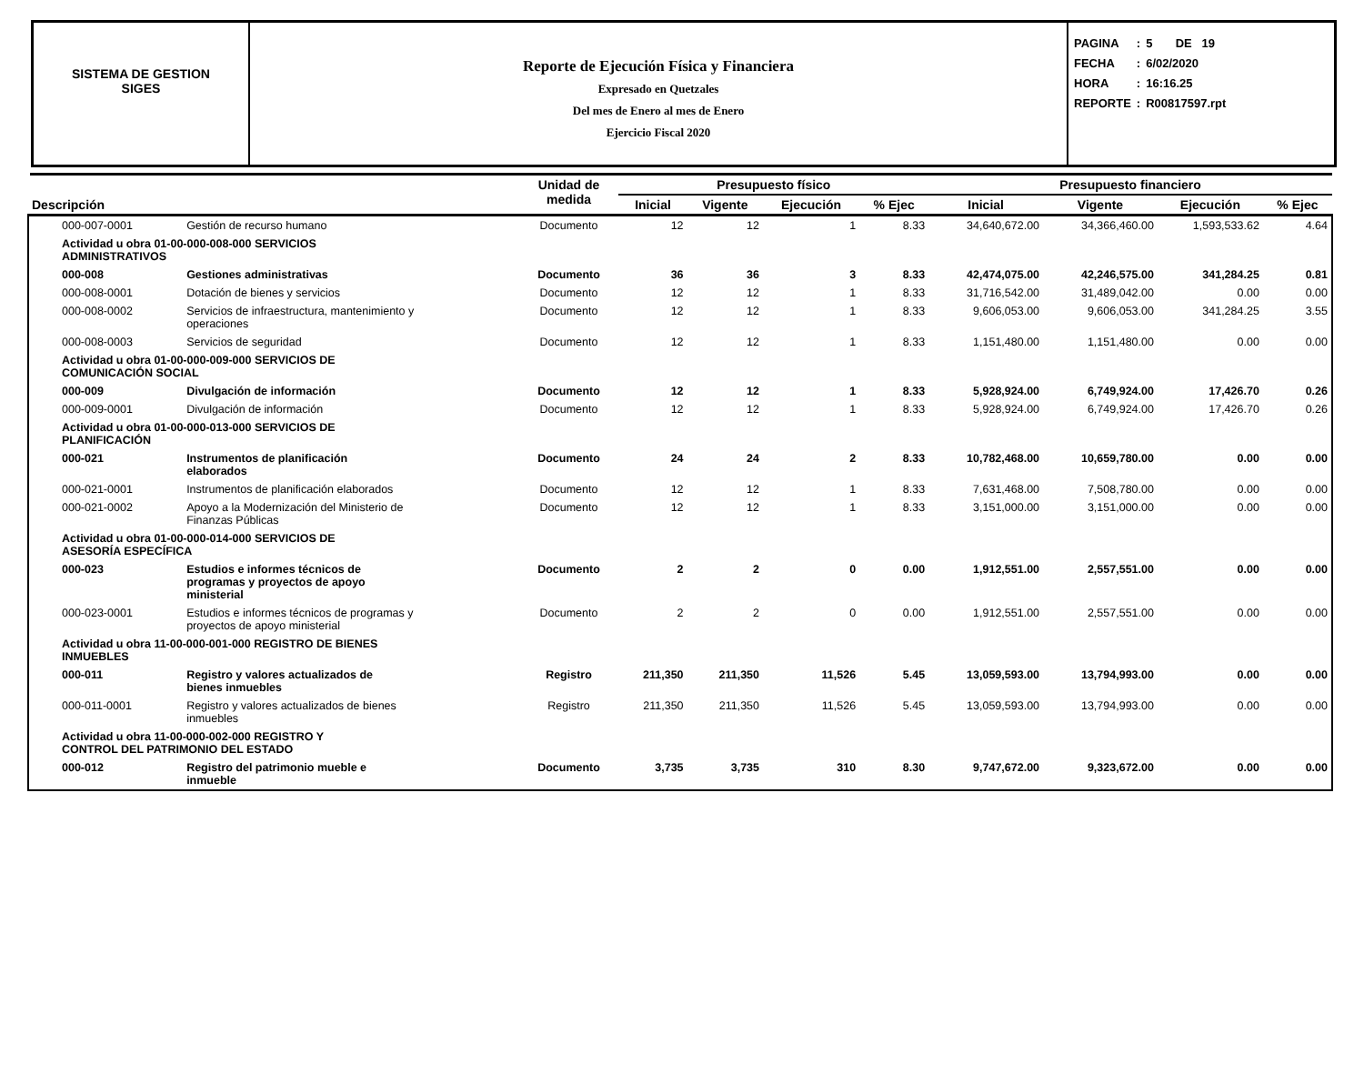SISTEMA DE GESTION
SIGES
Reporte de Ejecución Física y Financiera
Expresado en Quetzales
Del mes de Enero al mes de Enero
Ejercicio Fiscal 2020
| PAGINA | : | 5 DE 19 |
| FECHA | : | 6/02/2020 |
| HORA | : | 16:16.25 |
| REPORTE | : | R00817597.rpt |
| Descripción | | Unidad de medida | Presupuesto físico | | | | Presupuesto financiero | | | |
| --- | --- | --- | --- | --- | --- | --- | --- | --- | --- | --- |
| | | | Inicial | Vigente | Ejecución | % Ejec | Inicial | Vigente | Ejecución | % Ejec |
| 000-007-0001 | Gestión de recurso humano | Documento | 12 | 12 | 1 | 8.33 | 34,640,672.00 | 34,366,460.00 | 1,593,533.62 | 4.64 |
| Actividad u obra 01-00-000-008-000 SERVICIOS ADMINISTRATIVOS | | | | | | | | | | |
| 000-008 | Gestiones administrativas | Documento | 36 | 36 | 3 | 8.33 | 42,474,075.00 | 42,246,575.00 | 341,284.25 | 0.81 |
| 000-008-0001 | Dotación de bienes y servicios | Documento | 12 | 12 | 1 | 8.33 | 31,716,542.00 | 31,489,042.00 | 0.00 | 0.00 |
| 000-008-0002 | Servicios de infraestructura, mantenimiento y operaciones | Documento | 12 | 12 | 1 | 8.33 | 9,606,053.00 | 9,606,053.00 | 341,284.25 | 3.55 |
| 000-008-0003 | Servicios de seguridad | Documento | 12 | 12 | 1 | 8.33 | 1,151,480.00 | 1,151,480.00 | 0.00 | 0.00 |
| Actividad u obra 01-00-000-009-000 SERVICIOS DE COMUNICACIÓN SOCIAL | | | | | | | | | | |
| 000-009 | Divulgación de información | Documento | 12 | 12 | 1 | 8.33 | 5,928,924.00 | 6,749,924.00 | 17,426.70 | 0.26 |
| 000-009-0001 | Divulgación de información | Documento | 12 | 12 | 1 | 8.33 | 5,928,924.00 | 6,749,924.00 | 17,426.70 | 0.26 |
| Actividad u obra 01-00-000-013-000 SERVICIOS DE PLANIFICACIÓN | | | | | | | | | | |
| 000-021 | Instrumentos de planificación elaborados | Documento | 24 | 24 | 2 | 8.33 | 10,782,468.00 | 10,659,780.00 | 0.00 | 0.00 |
| 000-021-0001 | Instrumentos de planificación elaborados | Documento | 12 | 12 | 1 | 8.33 | 7,631,468.00 | 7,508,780.00 | 0.00 | 0.00 |
| 000-021-0002 | Apoyo a la Modernización del Ministerio de Finanzas Públicas | Documento | 12 | 12 | 1 | 8.33 | 3,151,000.00 | 3,151,000.00 | 0.00 | 0.00 |
| Actividad u obra 01-00-000-014-000 SERVICIOS DE ASESORÍA ESPECÍFICA | | | | | | | | | | |
| 000-023 | Estudios e informes técnicos de programas y proyectos de apoyo ministerial | Documento | 2 | 2 | 0 | 0.00 | 1,912,551.00 | 2,557,551.00 | 0.00 | 0.00 |
| 000-023-0001 | Estudios e informes técnicos de programas y proyectos de apoyo ministerial | Documento | 2 | 2 | 0 | 0.00 | 1,912,551.00 | 2,557,551.00 | 0.00 | 0.00 |
| Actividad u obra 11-00-000-001-000 REGISTRO DE BIENES INMUEBLES | | | | | | | | | | |
| 000-011 | Registro y valores actualizados de bienes inmuebles | Registro | 211,350 | 211,350 | 11,526 | 5.45 | 13,059,593.00 | 13,794,993.00 | 0.00 | 0.00 |
| 000-011-0001 | Registro y valores actualizados de bienes inmuebles | Registro | 211,350 | 211,350 | 11,526 | 5.45 | 13,059,593.00 | 13,794,993.00 | 0.00 | 0.00 |
| Actividad u obra 11-00-000-002-000 REGISTRO Y CONTROL DEL PATRIMONIO DEL ESTADO | | | | | | | | | | |
| 000-012 | Registro del patrimonio mueble e inmueble | Documento | 3,735 | 3,735 | 310 | 8.30 | 9,747,672.00 | 9,323,672.00 | 0.00 | 0.00 |